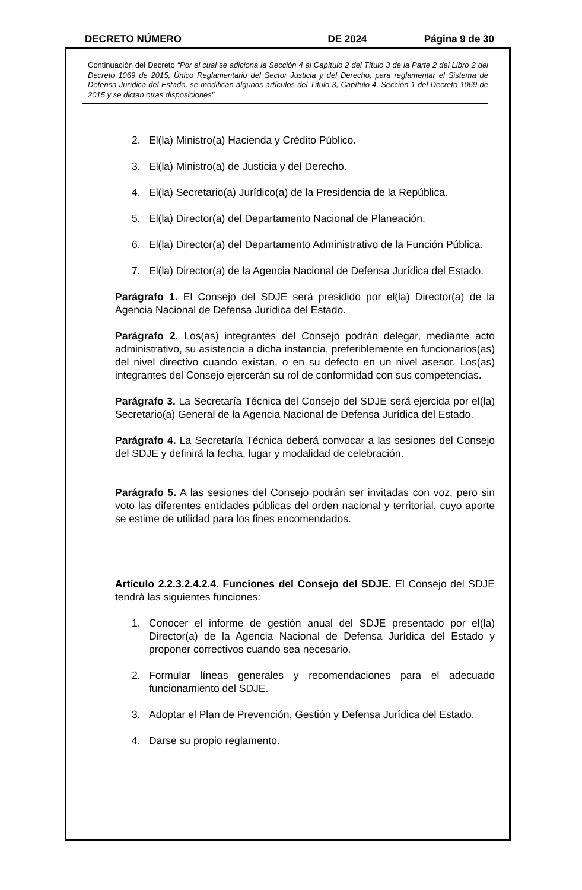DECRETO NÚMERO DE 2024 Página 9 de 30
Continuación del Decreto “Por el cual se adiciona la Sección 4 al Capítulo 2 del Título 3 de la Parte 2 del Libro 2 del Decreto 1069 de 2015, Único Reglamentario del Sector Justicia y del Derecho, para reglamentar el Sistema de Defensa Jurídica del Estado, se modifican algunos artículos del Título 3, Capítulo 4, Sección 1 del Decreto 1069 de 2015 y se dictan otras disposiciones”
2. El(la) Ministro(a) Hacienda y Crédito Público.
3. El(la) Ministro(a) de Justicia y del Derecho.
4. El(la) Secretario(a) Jurídico(a) de la Presidencia de la República.
5. El(la) Director(a) del Departamento Nacional de Planeación.
6. El(la) Director(a) del Departamento Administrativo de la Función Pública.
7. El(la) Director(a) de la Agencia Nacional de Defensa Jurídica del Estado.
Parágrafo 1. El Consejo del SDJE será presidido por el(la) Director(a) de la Agencia Nacional de Defensa Jurídica del Estado.
Parágrafo 2. Los(as) integrantes del Consejo podrán delegar, mediante acto administrativo, su asistencia a dicha instancia, preferiblemente en funcionarios(as) del nivel directivo cuando existan, o en su defecto en un nivel asesor. Los(as) integrantes del Consejo ejercerán su rol de conformidad con sus competencias.
Parágrafo 3. La Secretaría Técnica del Consejo del SDJE será ejercida por el(la) Secretario(a) General de la Agencia Nacional de Defensa Jurídica del Estado.
Parágrafo 4. La Secretaría Técnica deberá convocar a las sesiones del Consejo del SDJE y definirá la fecha, lugar y modalidad de celebración.
Parágrafo 5. A las sesiones del Consejo podrán ser invitadas con voz, pero sin voto las diferentes entidades públicas del orden nacional y territorial, cuyo aporte se estime de utilidad para los fines encomendados.
Artículo 2.2.3.2.4.2.4. Funciones del Consejo del SDJE. El Consejo del SDJE tendrá las siguientes funciones:
1. Conocer el informe de gestión anual del SDJE presentado por el(la) Director(a) de la Agencia Nacional de Defensa Jurídica del Estado y proponer correctivos cuando sea necesario.
2. Formular líneas generales y recomendaciones para el adecuado funcionamiento del SDJE.
3. Adoptar el Plan de Prevención, Gestión y Defensa Jurídica del Estado.
4. Darse su propio reglamento.